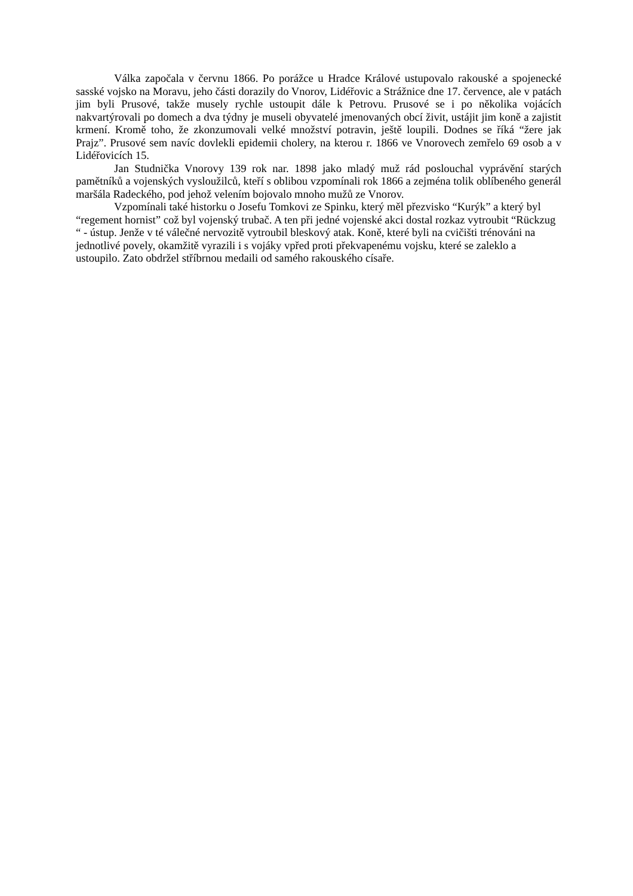Válka započala v červnu 1866. Po porážce u Hradce Králové ustupovalo rakouské a spojenecké sasské vojsko na Moravu, jeho části dorazily do Vnorov, Lidéřovic a Strážnice dne 17. července, ale v patách jim byli Prusové, takže musely rychle ustoupit dále k Petrovu. Prusové se i po několika vojácích nakvartýrovali po domech a dva týdny je museli obyvatelé jmenovaných obcí živit, ustájit jim koně a zajistit krmení. Kromě toho, že zkonzumovali velké množství potravin, ještě loupili. Dodnes se říká “žere jak Prajz”. Prusové sem navíc dovlekli epidemii cholery, na kterou r. 1866 ve Vnorovech zemřelo 69 osob a v Lidéřovicích 15.
Jan Studnička Vnorovy 139 rok nar. 1898 jako mladý muž rád poslouchal vyprávění starých pamětníků a vojenských vysloužilců, kteří s oblibou vzpomínali rok 1866 a zejména tolik oblíbeného generál maršála Radeckého, pod jehož velením bojovalo mnoho mužů ze Vnorov.
Vzpomínali také historku o Josefu Tomkovi ze Spinku, který měl přezvisko “Kurýk” a který byl “regement hornist” což byl vojenský trubač. A ten při jedné vojenské akci dostal rozkaz vytroubit “Rückzug “ - ústup. Jenže v té válečné nervozitě vytroubil bleskový atak. Koně, které byli na cvičišti trénováni na jednotlivé povely, okamžitě vyrazili i s vojáky vpřed proti překvapenému vojsku, které se zaleklo a ustoupilo. Zato obdržel stříbrnou medaili od samého rakouského císaře.